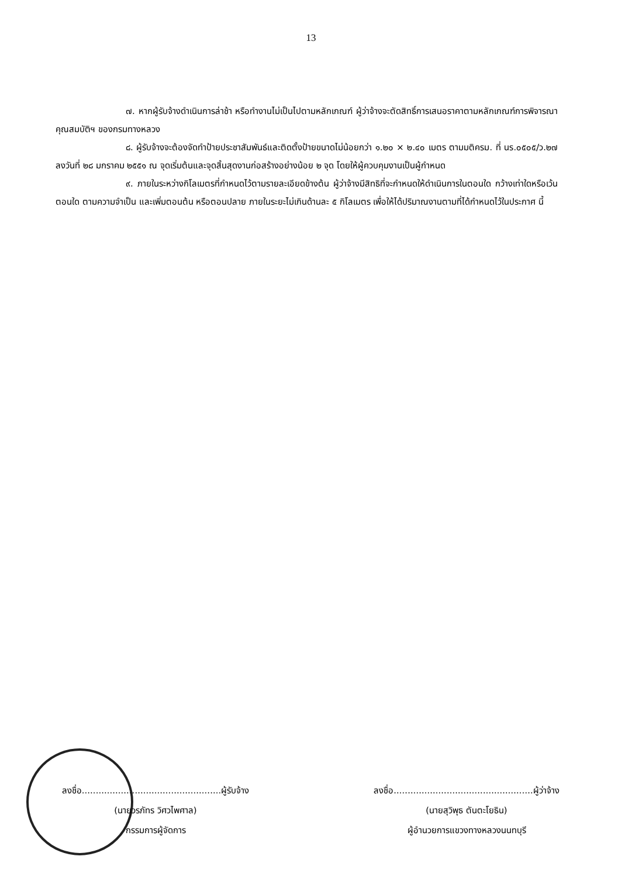13
๗. หากผู้รับจ้างดำเนินการล่าช้า หรือทำงานไม่เป็นไปตามหลักเกณฑ์ ผู้ว่าจ้างจะตัดสิทธิ์การเสนอราคาตามหลักเกณฑ์การพิจารณาคุณสมบัติฯ ของกรมทางหลวง
๘. ผู้รับจ้างจะต้องจัดทำป้ายประชาสัมพันธ์และติดตั้งป้ายขนาดไม่น้อยกว่า ๑.๒๐ × ๒.๔๐ เมตร ตามมติครม. ที่ นร.๐๕๐๕/ว.๒๗ ลงวันที่ ๒๘ มกราคม ๒๕๕๑ ณ จุดเริ่มต้นและจุดสิ้นสุดงานก่อสร้างอย่างน้อย ๒ จุด โดยให้ผู้ควบคุมงานเป็นผู้กำหนด
๙. ภายในระหว่างกิโลเมตรที่กำหนดไว้ตามรายละเอียดข้างต้น ผู้ว่าจ้างมีสิทธิที่จะกำหนดให้ดำเนินการในตอนใด กว้างเท่าใดหรือเว้นตอนใด ตามความจำเป็น และเพิ่มตอนต้น หรือตอนปลาย ภายในระยะไม่เกินด้านละ ๕ กิโลเมตร เพื่อให้ได้ปริมาณงานตามที่ได้กำหนดไว้ในประกาศ นี้
ลงชื่อ..................................................ผู้รับจ้าง
(นายวรภัทร วิศวไพศาล)
กรรมการผู้จัดการ
ลงชื่อ..................................................ผู้ว่าจ้าง
(นายสุวิพุธ ตันตะโยธิน)
ผู้อำนวยการแขวงทางหลวงนนทบุรี